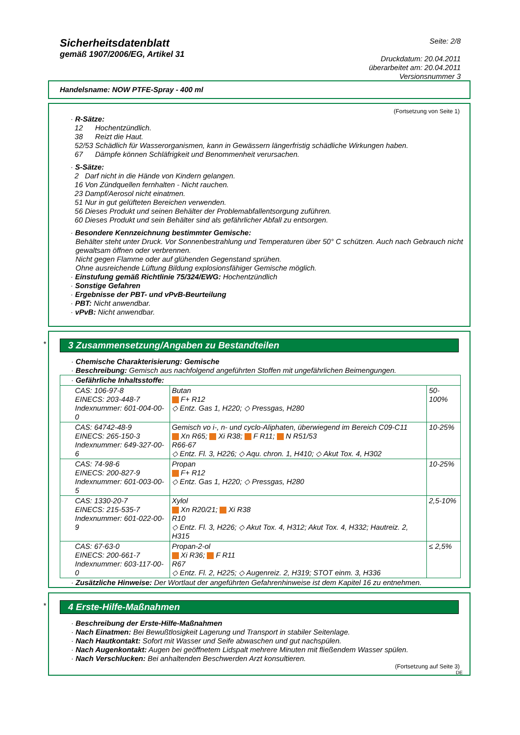Sicherheitsdatenblatt
gemäß 1907/2006/EG, Artikel 31
Seite: 2/8
Druckdatum: 20.04.2011
überarbeitet am: 20.04.2011
Versionsnummer 3
Handelsname: NOW PTFE-Spray - 400 ml
(Fortsetzung von Seite 1)
· R-Sätze:
12 Hochentzündlich.
38 Reizt die Haut.
52/53 Schädlich für Wasserorganismen, kann in Gewässern längerfristig schädliche Wirkungen haben.
67 Dämpfe können Schläfrigkeit und Benommenheit verursachen.
· S-Sätze:
2 Darf nicht in die Hände von Kindern gelangen.
16 Von Zündquellen fernhalten - Nicht rauchen.
23 Dampf/Aerosol nicht einatmen.
51 Nur in gut gelüfteten Bereichen verwenden.
56 Dieses Produkt und seinen Behälter der Problemabfallentsorgung zuführen.
60 Dieses Produkt und sein Behälter sind als gefährlicher Abfall zu entsorgen.
· Besondere Kennzeichnung bestimmter Gemische:
Behälter steht unter Druck. Vor Sonnenbestrahlung und Temperaturen über 50° C schützen. Auch nach Gebrauch nicht gewaltsam öffnen oder verbrennen.
Nicht gegen Flamme oder auf glühenden Gegenstand sprühen.
Ohne ausreichende Lüftung Bildung explosionsfähiger Gemische möglich.
· Einstufung gemäß Richtlinie 75/324/EWG: Hochentzündlich
· Sonstige Gefahren
· Ergebnisse der PBT- und vPvB-Beurteilung
· PBT: Nicht anwendbar.
· vPvB: Nicht anwendbar.
*
3 Zusammensetzung/Angaben zu Bestandteilen
· Chemische Charakterisierung: Gemische
· Beschreibung: Gemisch aus nachfolgend angeführten Stoffen mit ungefährlichen Beimengungen.
| · Gefährliche Inhaltsstoffe: | | |
| CAS: 106-97-8 EINECS: 203-448-7 Indexnummer: 601-004-00-0 | Butan F+ R12 ◇ Entz. Gas 1, H220; ◇ Pressgas, H280 | 50-100% |
| CAS: 64742-48-9 EINECS: 265-150-3 Indexnummer: 649-327-00-6 | Gemisch vo i-, n- und cyclo-Aliphaten, überwiegend im Bereich C09-C11 Xn R65; Xi R38; F R11; N R51/53 R66-67 ◇ Entz. Fl. 3, H226; ◇ Aqu. chron. 1, H410; ◇ Akut Tox. 4, H302 | 10-25% |
| CAS: 74-98-6 EINECS: 200-827-9 Indexnummer: 601-003-00-5 | Propan F+ R12 ◇ Entz. Gas 1, H220; ◇ Pressgas, H280 | 10-25% |
| CAS: 1330-20-7 EINECS: 215-535-7 Indexnummer: 601-022-00-9 | Xylol Xn R20/21; Xi R38 R10 ◇ Entz. Fl. 3, H226; ◇ Akut Tox. 4, H312; Akut Tox. 4, H332; Hautreiz. 2, H315 | 2,5-10% |
| CAS: 67-63-0 EINECS: 200-661-7 Indexnummer: 603-117-00-0 | Propan-2-ol Xi R36; F R11 R67 ◇ Entz. Fl. 2, H225; ◇ Augenreiz. 2, H319; STOT einm. 3, H336 | ≤ 2,5% |
· Zusätzliche Hinweise: Der Wortlaut der angeführten Gefahrenhinweise ist dem Kapitel 16 zu entnehmen.
*
4 Erste-Hilfe-Maßnahmen
· Beschreibung der Erste-Hilfe-Maßnahmen
· Nach Einatmen: Bei Bewußtlosigkeit Lagerung und Transport in stabiler Seitenlage.
· Nach Hautkontakt: Sofort mit Wasser und Seife abwaschen und gut nachspülen.
· Nach Augenkontakt: Augen bei geöffnetem Lidspalt mehrere Minuten mit fließendem Wasser spülen.
· Nach Verschlucken: Bei anhaltenden Beschwerden Arzt konsultieren.
(Fortsetzung auf Seite 3)
DE